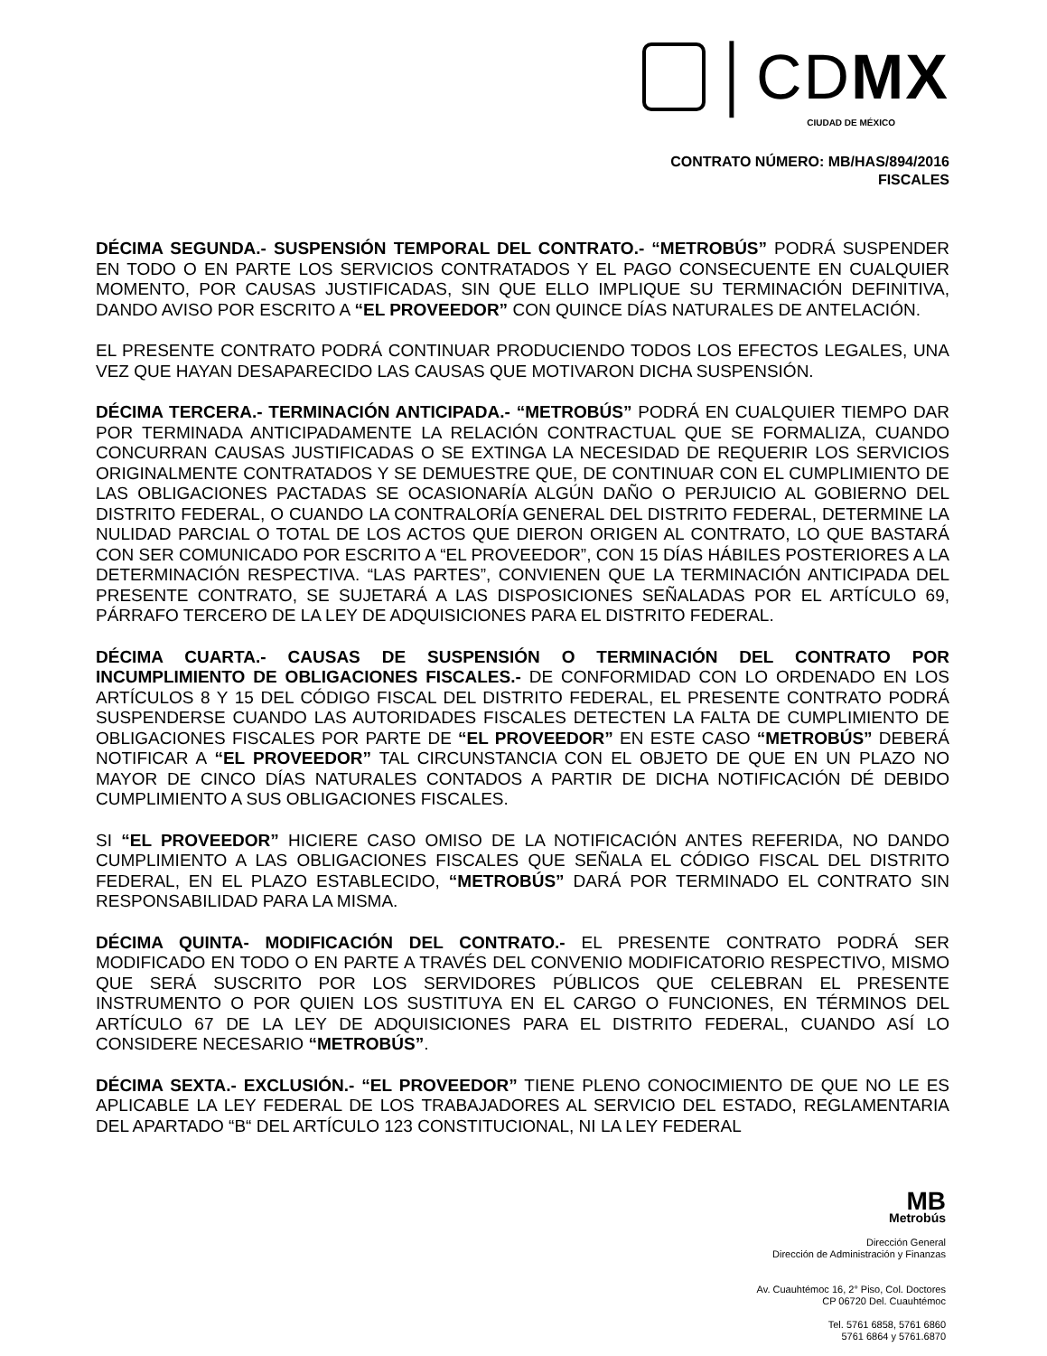│CDMX
CIUDAD DE MÉXICO
CONTRATO NÚMERO: MB/HAS/894/2016
FISCALES
DÉCIMA SEGUNDA.- SUSPENSIÓN TEMPORAL DEL CONTRATO.- “METROBÚS” PODRÁ SUSPENDER EN TODO O EN PARTE LOS SERVICIOS CONTRATADOS Y EL PAGO CONSECUENTE EN CUALQUIER MOMENTO, POR CAUSAS JUSTIFICADAS, SIN QUE ELLO IMPLIQUE SU TERMINACIÓN DEFINITIVA, DANDO AVISO POR ESCRITO A “EL PROVEEDOR” CON QUINCE DÍAS NATURALES DE ANTELACIÓN.
EL PRESENTE CONTRATO PODRÁ CONTINUAR PRODUCIENDO TODOS LOS EFECTOS LEGALES, UNA VEZ QUE HAYAN DESAPARECIDO LAS CAUSAS QUE MOTIVARON DICHA SUSPENSIÓN.
DÉCIMA TERCERA.- TERMINACIÓN ANTICIPADA.- “METROBÚS” PODRÁ EN CUALQUIER TIEMPO DAR POR TERMINADA ANTICIPADAMENTE LA RELACIÓN CONTRACTUAL QUE SE FORMALIZA, CUANDO CONCURRAN CAUSAS JUSTIFICADAS O SE EXTINGA LA NECESIDAD DE REQUERIR LOS SERVICIOS ORIGINALMENTE CONTRATADOS Y SE DEMUESTRE QUE, DE CONTINUAR CON EL CUMPLIMIENTO DE LAS OBLIGACIONES PACTADAS SE OCASIONARÍA ALGÚN DAÑO O PERJUICIO AL GOBIERNO DEL DISTRITO FEDERAL, O CUANDO LA CONTRALORÍA GENERAL DEL DISTRITO FEDERAL, DETERMINE LA NULIDAD PARCIAL O TOTAL DE LOS ACTOS QUE DIERON ORIGEN AL CONTRATO, LO QUE BASTARÁ CON SER COMUNICADO POR ESCRITO A “EL PROVEEDOR”, CON 15 DÍAS HÁBILES POSTERIORES A LA DETERMINACIÓN RESPECTIVA. “LAS PARTES”, CONVIENEN QUE LA TERMINACIÓN ANTICIPADA DEL PRESENTE CONTRATO, SE SUJETARÁ A LAS DISPOSICIONES SEÑALADAS POR EL ARTÍCULO 69, PÁRRAFO TERCERO DE LA LEY DE ADQUISICIONES PARA EL DISTRITO FEDERAL.
DÉCIMA CUARTA.- CAUSAS DE SUSPENSIÓN O TERMINACIÓN DEL CONTRATO POR INCUMPLIMIENTO DE OBLIGACIONES FISCALES.- DE CONFORMIDAD CON LO ORDENADO EN LOS ARTÍCULOS 8 Y 15 DEL CÓDIGO FISCAL DEL DISTRITO FEDERAL, EL PRESENTE CONTRATO PODRÁ SUSPENDERSE CUANDO LAS AUTORIDADES FISCALES DETECTEN LA FALTA DE CUMPLIMIENTO DE OBLIGACIONES FISCALES POR PARTE DE “EL PROVEEDOR” EN ESTE CASO “METROBÚS” DEBERÁ NOTIFICAR A “EL PROVEEDOR” TAL CIRCUNSTANCIA CON EL OBJETO DE QUE EN UN PLAZO NO MAYOR DE CINCO DÍAS NATURALES CONTADOS A PARTIR DE DICHA NOTIFICACIÓN DÉ DEBIDO CUMPLIMIENTO A SUS OBLIGACIONES FISCALES.
SI “EL PROVEEDOR” HICIERE CASO OMISO DE LA NOTIFICACIÓN ANTES REFERIDA, NO DANDO CUMPLIMIENTO A LAS OBLIGACIONES FISCALES QUE SEÑALA EL CÓDIGO FISCAL DEL DISTRITO FEDERAL, EN EL PLAZO ESTABLECIDO, “METROBÚS” DARÁ POR TERMINADO EL CONTRATO SIN RESPONSABILIDAD PARA LA MISMA.
DÉCIMA QUINTA- MODIFICACIÓN DEL CONTRATO.- EL PRESENTE CONTRATO PODRÁ SER MODIFICADO EN TODO O EN PARTE A TRAVÉS DEL CONVENIO MODIFICATORIO RESPECTIVO, MISMO QUE SERÁ SUSCRITO POR LOS SERVIDORES PÚBLICOS QUE CELEBRAN EL PRESENTE INSTRUMENTO O POR QUIEN LOS SUSTITUYA EN EL CARGO O FUNCIONES, EN TÉRMINOS DEL ARTÍCULO 67 DE LA LEY DE ADQUISICIONES PARA EL DISTRITO FEDERAL, CUANDO ASÍ LO CONSIDERE NECESARIO “METROBÚS”.
DÉCIMA SEXTA.- EXCLUSIÓN.- “EL PROVEEDOR” TIENE PLENO CONOCIMIENTO DE QUE NO LE ES APLICABLE LA LEY FEDERAL DE LOS TRABAJADORES AL SERVICIO DEL ESTADO, REGLAMENTARIA DEL APARTADO “B“ DEL ARTÍCULO 123 CONSTITUCIONAL, NI LA LEY FEDERAL
MB
Metrobús
Dirección General
Dirección de Administración y Finanzas
Av. Cuauhtémoc 16, 2° Piso, Col. Doctores
CP 06720 Del. Cuauhtémoc
Tel. 5761 6858, 5761 6860
5761 6864 y 5761.6870